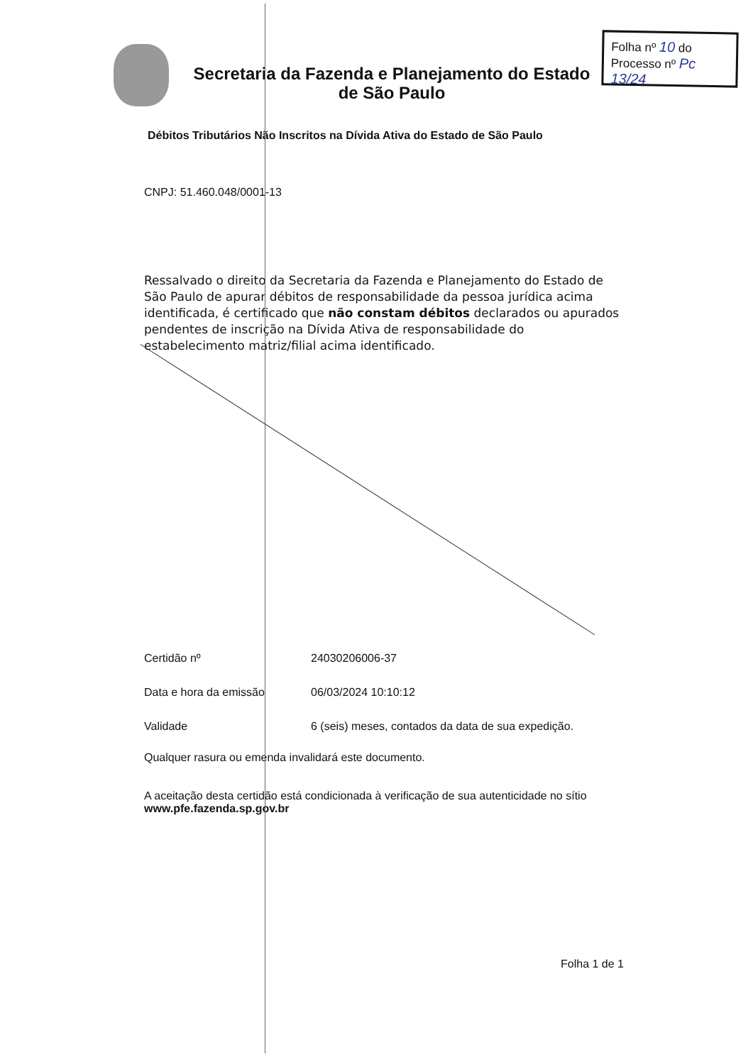Folha nº 10 do
Processo nº Pc 13/24
Secretaria da Fazenda e Planejamento do Estado de São Paulo
Débitos Tributários Não Inscritos na Dívida Ativa do Estado de São Paulo
CNPJ: 51.460.048/0001-13
Ressalvado o direito da Secretaria da Fazenda e Planejamento do Estado de São Paulo de apurar débitos de responsabilidade da pessoa jurídica acima identificada, é certificado que não constam débitos declarados ou apurados pendentes de inscrição na Dívida Ativa de responsabilidade do estabelecimento matriz/filial acima identificado.
Certidão nº 24030206006-37
Data e hora da emissão 06/03/2024 10:10:12
Validade 6 (seis) meses, contados da data de sua expedição.
Qualquer rasura ou emenda invalidará este documento.
A aceitação desta certidão está condicionada à verificação de sua autenticidade no sítio
www.pfe.fazenda.sp.gov.br
Folha 1 de 1